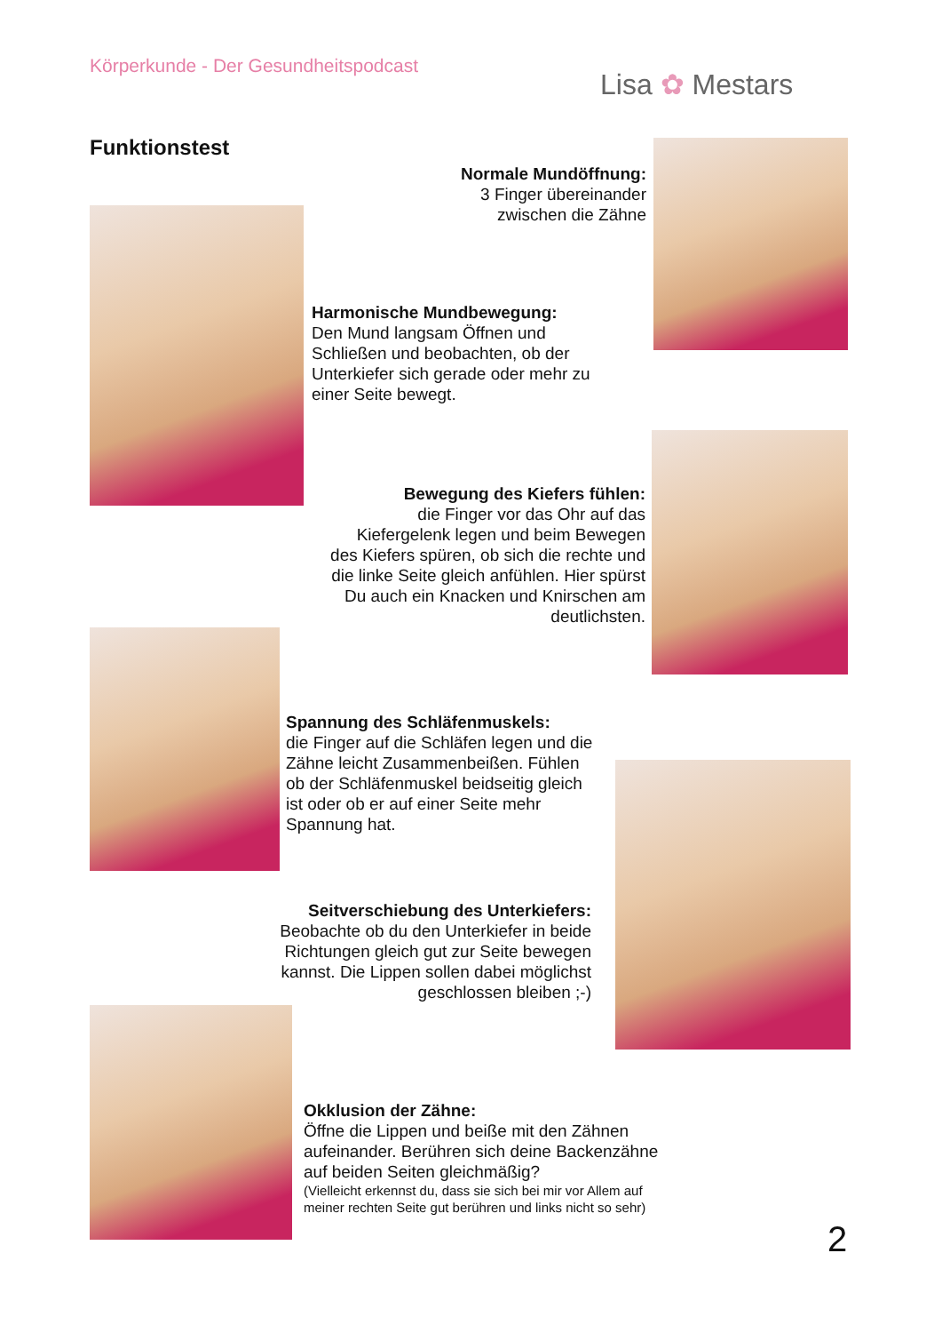Körperkunde - Der Gesundheitspodcast
Lisa ✿ Mestars
Funktionstest
Normale Mundöffnung:
3 Finger übereinander
zwischen die Zähne
Harmonische Mundbewegung:
Den Mund langsam Öffnen und Schließen und beobachten, ob der Unterkiefer sich gerade oder mehr zu einer Seite bewegt.
Bewegung des Kiefers fühlen:
die Finger vor das Ohr auf das Kiefergelenk legen und beim Bewegen des Kiefers spüren, ob sich die rechte und die linke Seite gleich anfühlen. Hier spürst Du auch ein Knacken und Knirschen am deutlichsten.
Spannung des Schläfenmuskels:
die Finger auf die Schläfen legen und die Zähne leicht Zusammenbeißen. Fühlen ob der Schläfenmuskel beidseitig gleich ist oder ob er auf einer Seite mehr Spannung hat.
Seitverschiebung des Unterkiefers:
Beobachte ob du den Unterkiefer in beide Richtungen gleich gut zur Seite bewegen kannst. Die Lippen sollen dabei möglichst geschlossen bleiben ;-)
Okklusion der Zähne:
Öffne die Lippen und beiße mit den Zähnen aufeinander. Berühren sich deine Backenzähne auf beiden Seiten gleichmäßig?
(Vielleicht erkennst du, dass sie sich bei mir vor Allem auf meiner rechten Seite gut berühren und links nicht so sehr)
2